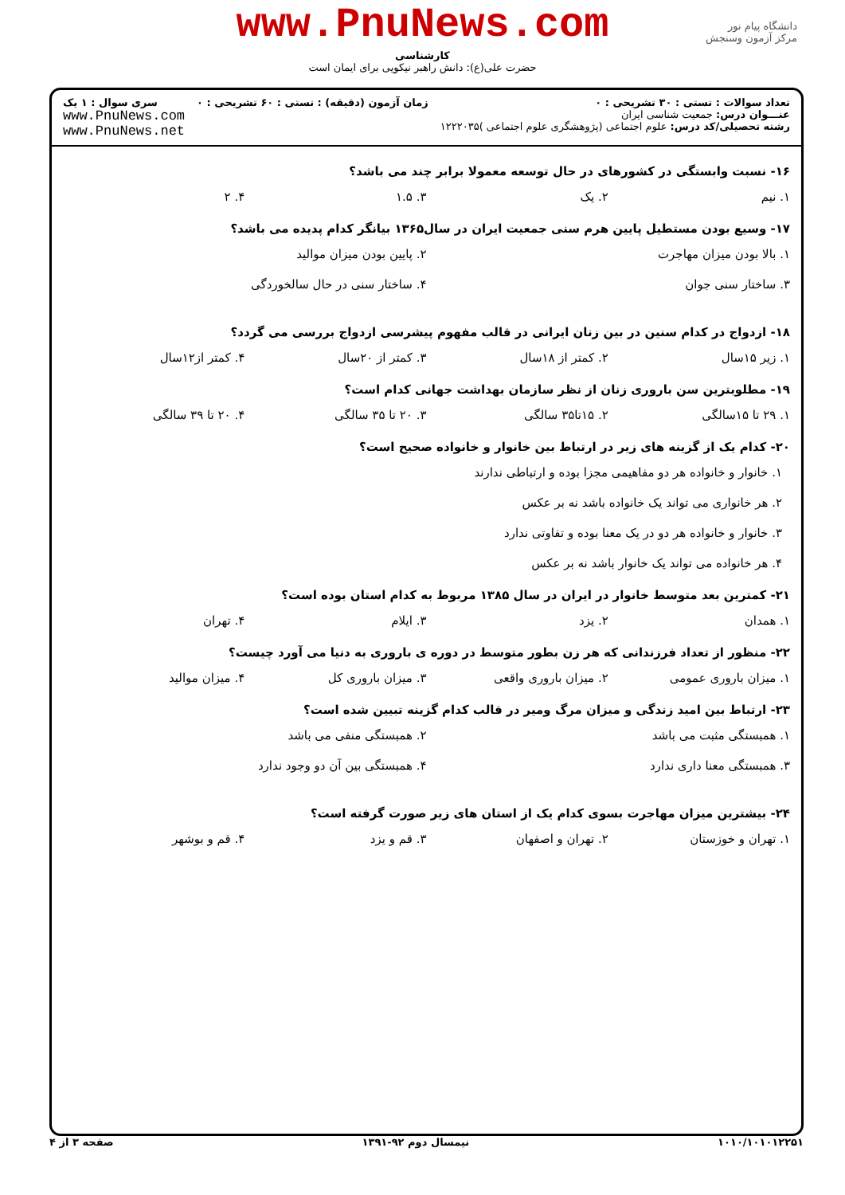www.PnuNews.com
کارشناسی
حضرت علی(ع): دانش راهبر نیکویی برای ایمان است
دانشگاه پیام نور
مرکز آزمون وسنجش
تعداد سوالات : تستی : ۳۰ تشریحی : ۰
عنـــوان درس: جمعیت شناسی ایران
رشته تحصیلی/کد درس: علوم اجتماعی (پژوهشگری علوم اجتماعی )۱۲۲۲۰۳۵
زمان آزمون (دقیقه) : تستی : ۶۰ تشریحی : ۰
سری سوال : ۱ یک
www.PnuNews.com
www.PnuNews.net
۱۶- نسبت وابستگی در کشورهای در حال توسعه معمولا برابر چند می باشد؟
۱. نیم ۲. یک ۳. ۱.۵ ۴. ۲
۱۷- وسیع بودن مستطیل پایین هرم سنی جمعیت ایران در سال۱۳۶۵ بیانگر کدام پدیده می باشد؟
۱. بالا بودن میزان مهاجرت ۲. پایین بودن میزان موالید ۳. ساختار سنی جوان ۴. ساختار سنی در حال سالخوردگی
۱۸- ازدواج در کدام سنین در بین زنان ایرانی در قالب مفهوم پیشرسی ازدواج بررسی می گردد؟
۱. زیر ۱۵سال ۲. کمتر از ۱۸سال ۳. کمتر از ۲۰سال ۴. کمتر از۱۲سال
۱۹- مطلوبترین سن باروری زنان از نظر سازمان بهداشت جهانی کدام است؟
۱. ۲۹ تا ۱۵سالگی ۲. ۱۵تا۳۵ سالگی ۳. ۲۰ تا ۳۵ سالگی ۴. ۲۰ تا ۳۹ سالگی
۲۰- کدام یک از گزینه های زیر در ارتباط بین خانوار و خانواده صحیح است؟
۱. خانوار و خانواده هر دو مفاهیمی مجزا بوده و ارتباطی ندارند
۲. هر خانواری می تواند یک خانواده باشد نه بر عکس
۳. خانوار و خانواده هر دو در یک معنا بوده و تفاوتی ندارد
۴. هر خانواده می تواند یک خانوار باشد نه بر عکس
۲۱- کمترین بعد متوسط خانوار در ایران در سال ۱۳۸۵ مربوط به کدام استان بوده است؟
۱. همدان ۲. یزد ۳. ایلام ۴. تهران
۲۲- منظور از تعداد فرزندانی که هر زن بطور متوسط در دوره ی باروری به دنیا می آورد چیست؟
۱. میزان باروری عمومی ۲. میزان باروری واقعی ۳. میزان باروری کل ۴. میزان موالید
۲۳- ارتباط بین امید زندگی و میزان مرگ ومیر در قالب کدام گزینه تبیین شده است؟
۱. همبستگی مثبت می باشد ۲. همبستگی منفی می باشد ۳. همبستگی معنا داری ندارد ۴. همبستگی بین آن دو وجود ندارد
۲۴- بیشترین میزان مهاجرت بسوی کدام یک از استان های زیر صورت گرفته است؟
۱. تهران و خوزستان ۲. تهران و اصفهان ۳. قم و یزد ۴. قم و بوشهر
۱۰۱۰/۱۰۱۰۱۲۲۵۱ نیمسال دوم ۹۲-۱۳۹۱ صفحه ۳ از ۴